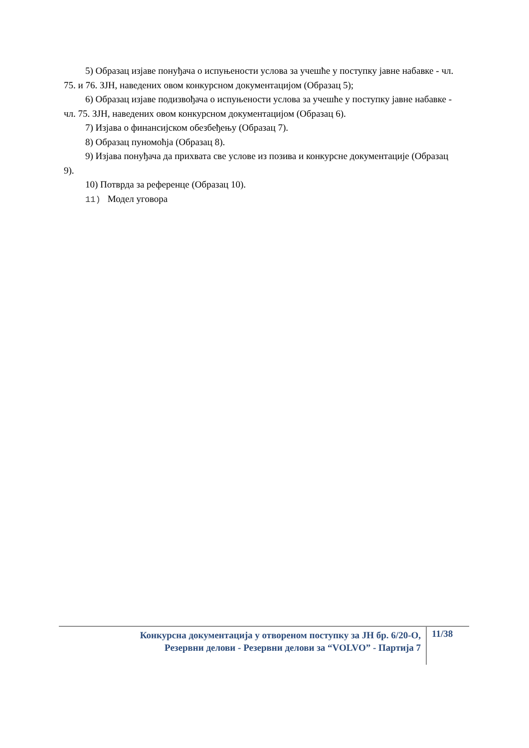5) Образац изјаве понуђача о испуњености услова за учешће у поступку јавне набавке - чл. 75. и 76. ЗЈН, наведених овом конкурсном документацијом (Образац 5);
6) Образац изјаве подизвођача о испуњености услова за учешће у поступку јавне набавке - чл. 75. ЗЈН, наведених овом конкурсном документацијом (Образац 6).
7) Изјава о финансијском обезбеђењу (Образац 7).
8) Образац пуномоћја (Образац 8).
9) Изјава понуђача да прихвата све услове из позива и конкурсне документације (Образац 9).
10) Потврда за референце (Образац 10).
11) Модел уговора
Конкурсна документација у отвореном поступку за ЈН бр. 6/20-О,
Резервни делови - Резервни делови за “VOLVO” - Партија 7
11/38